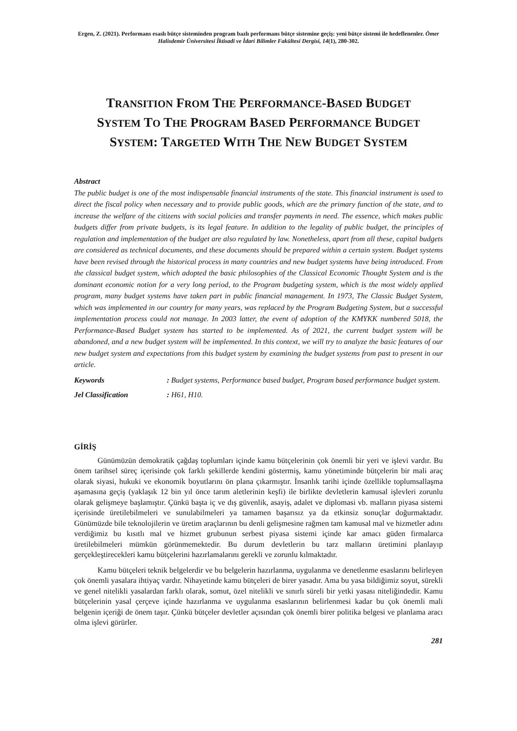Ergen, Z. (2021). Performans esaslı bütçe sisteminden program bazlı performans bütçe sistemine geçiş: yeni bütçe sistemi ile hedeflenenler. Ömer Halisdemir Üniversitesi İktisadi ve İdari Bilimler Fakültesi Dergisi, 14(1), 280-302.
TRANSITION FROM THE PERFORMANCE-BASED BUDGET
SYSTEM TO THE PROGRAM BASED PERFORMANCE BUDGET
SYSTEM: TARGETED WITH THE NEW BUDGET SYSTEM
Abstract
The public budget is one of the most indispensable financial instruments of the state. This financial instrument is used to direct the fiscal policy when necessary and to provide public goods, which are the primary function of the state, and to increase the welfare of the citizens with social policies and transfer payments in need. The essence, which makes public budgets differ from private budgets, is its legal feature. In addition to the legality of public budget, the principles of regulation and implementation of the budget are also regulated by law. Nonetheless, apart from all these, capital budgets are considered as technical documents, and these documents should be prepared within a certain system. Budget systems have been revised through the historical process in many countries and new budget systems have being introduced. From the classical budget system, which adopted the basic philosophies of the Classical Economic Thought System and is the dominant economic notion for a very long period, to the Program budgeting system, which is the most widely applied program, many budget systems have taken part in public financial management. In 1973, The Classic Budget System, which was implemented in our country for many years, was replaced by the Program Budgeting System, but a successful implementation process could not manage. In 2003 latter, the event of adoption of the KMYKK numbered 5018, the Performance-Based Budget system has started to be implemented. As of 2021, the current budget system will be abandoned, and a new budget system will be implemented. In this context, we will try to analyze the basic features of our new budget system and expectations from this budget system by examining the budget systems from past to present in our article.
Keywords: Budget systems, Performance based budget, Program based performance budget system.
Jel Classification: H61, H10.
GİRİŞ
Günümüzün demokratik çağdaş toplumları içinde kamu bütçelerinin çok önemli bir yeri ve işlevi vardır. Bu önem tarihsel süreç içerisinde çok farklı şekillerde kendini göstermiş, kamu yönetiminde bütçelerin bir mali araç olarak siyasi, hukuki ve ekonomik boyutlarını ön plana çıkarmıştır. İnsanlık tarihi içinde özellikle toplumsallaşma aşamasına geçiş (yaklaşık 12 bin yıl önce tarım aletlerinin keşfi) ile birlikte devletlerin kamusal işlevleri zorunlu olarak gelişmeye başlamıştır. Çünkü başta iç ve dış güvenlik, asayiş, adalet ve diplomasi vb. malların piyasa sistemi içerisinde üretilebilmeleri ve sunulabilmeleri ya tamamen başarısız ya da etkinsiz sonuçlar doğurmaktadır. Günümüzde bile teknolojilerin ve üretim araçlarının bu denli gelişmesine rağmen tam kamusal mal ve hizmetler adını verdiğimiz bu kısıtlı mal ve hizmet grubunun serbest piyasa sistemi içinde kar amacı güden firmalarca üretilebilmeleri mümkün görünmemektedir. Bu durum devletlerin bu tarz malların üretimini planlayıp gerçekleştirecekleri kamu bütçelerini hazırlamalarını gerekli ve zorunlu kılmaktadır.
Kamu bütçeleri teknik belgelerdir ve bu belgelerin hazırlanma, uygulanma ve denetlenme esaslarını belirleyen çok önemli yasalara ihtiyaç vardır. Nihayetinde kamu bütçeleri de birer yasadır. Ama bu yasa bildiğimiz soyut, sürekli ve genel nitelikli yasalardan farklı olarak, somut, özel nitelikli ve sınırlı süreli bir yetki yasası niteliğindedir. Kamu bütçelerinin yasal çerçeve içinde hazırlanma ve uygulanma esaslarının belirlenmesi kadar bu çok önemli mali belgenin içeriği de önem taşır. Çünkü bütçeler devletler açısından çok önemli birer politika belgesi ve planlama aracı olma işlevi görürler.
281